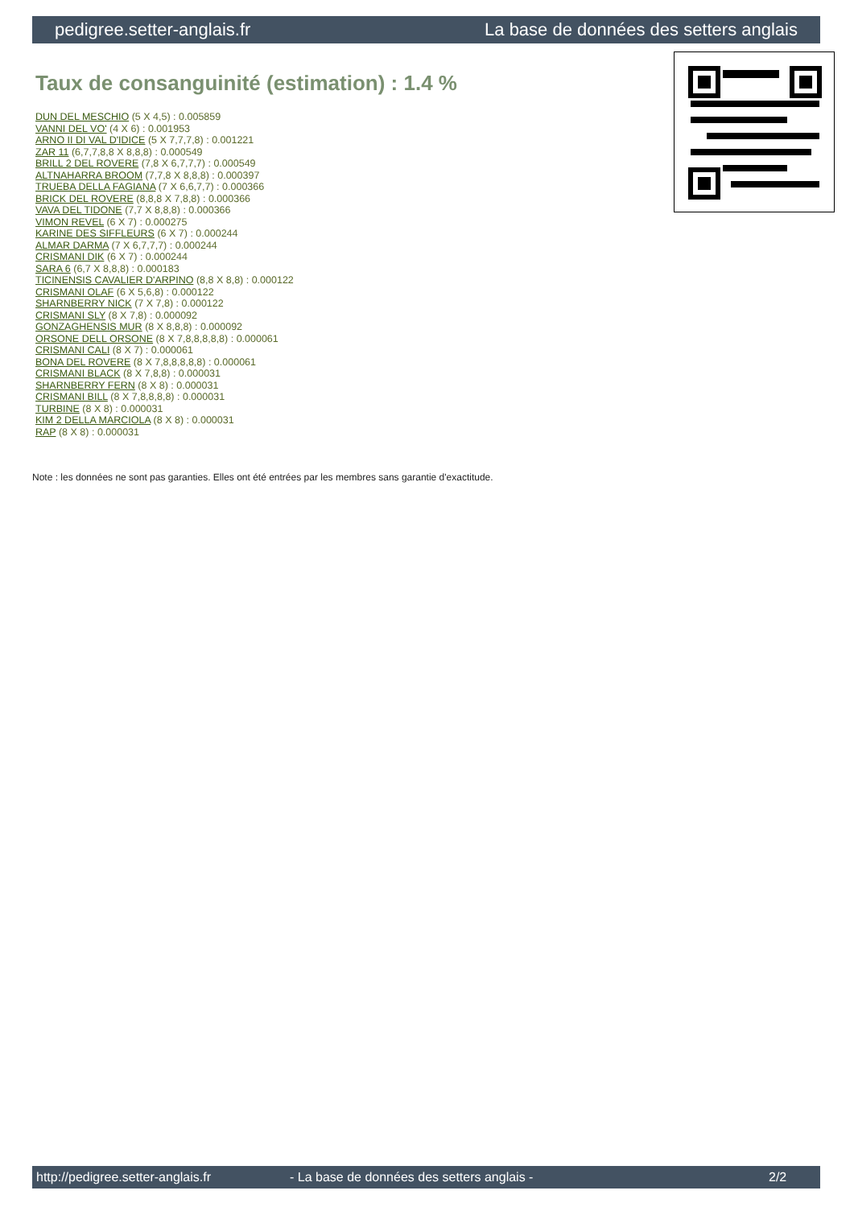pedigree.setter-anglais.fr La base de données des setters anglais
Taux de consanguinité (estimation) : 1.4 %
DUN DEL MESCHIO (5 X 4,5) : 0.005859
VANNI DEL VO' (4 X 6) : 0.001953
ARNO II DI VAL D'IDICE (5 X 7,7,7,8) : 0.001221
ZAR 11 (6,7,7,8,8 X 8,8,8) : 0.000549
BRILL 2 DEL ROVERE (7,8 X 6,7,7,7) : 0.000549
ALTNAHARRA BROOM (7,7,8 X 8,8,8) : 0.000397
TRUEBA DELLA FAGIANA (7 X 6,6,7,7) : 0.000366
BRICK DEL ROVERE (8,8,8 X 7,8,8) : 0.000366
VAVA DEL TIDONE (7,7 X 8,8,8) : 0.000366
VIMON REVEL (6 X 7) : 0.000275
KARINE DES SIFFLEURS (6 X 7) : 0.000244
ALMAR DARMA (7 X 6,7,7,7) : 0.000244
CRISMANI DIK (6 X 7) : 0.000244
SARA 6 (6,7 X 8,8,8) : 0.000183
TICINENSIS CAVALIER D'ARPINO (8,8 X 8,8) : 0.000122
CRISMANI OLAF (6 X 5,6,8) : 0.000122
SHARNBERRY NICK (7 X 7,8) : 0.000122
CRISMANI SLY (8 X 7,8) : 0.000092
GONZAGHENSIS MUR (8 X 8,8,8) : 0.000092
ORSONE DELL ORSONE (8 X 7,8,8,8,8,8) : 0.000061
CRISMANI CALI (8 X 7) : 0.000061
BONA DEL ROVERE (8 X 7,8,8,8,8,8) : 0.000061
CRISMANI BLACK (8 X 7,8,8) : 0.000031
SHARNBERRY FERN (8 X 8) : 0.000031
CRISMANI BILL (8 X 7,8,8,8,8) : 0.000031
TURBINE (8 X 8) : 0.000031
KIM 2 DELLA MARCIOLA (8 X 8) : 0.000031
RAP (8 X 8) : 0.000031
Note : les données ne sont pas garanties. Elles ont été entrées par les membres sans garantie d'exactitude.
http://pedigree.setter-anglais.fr - La base de données des setters anglais - 2/2